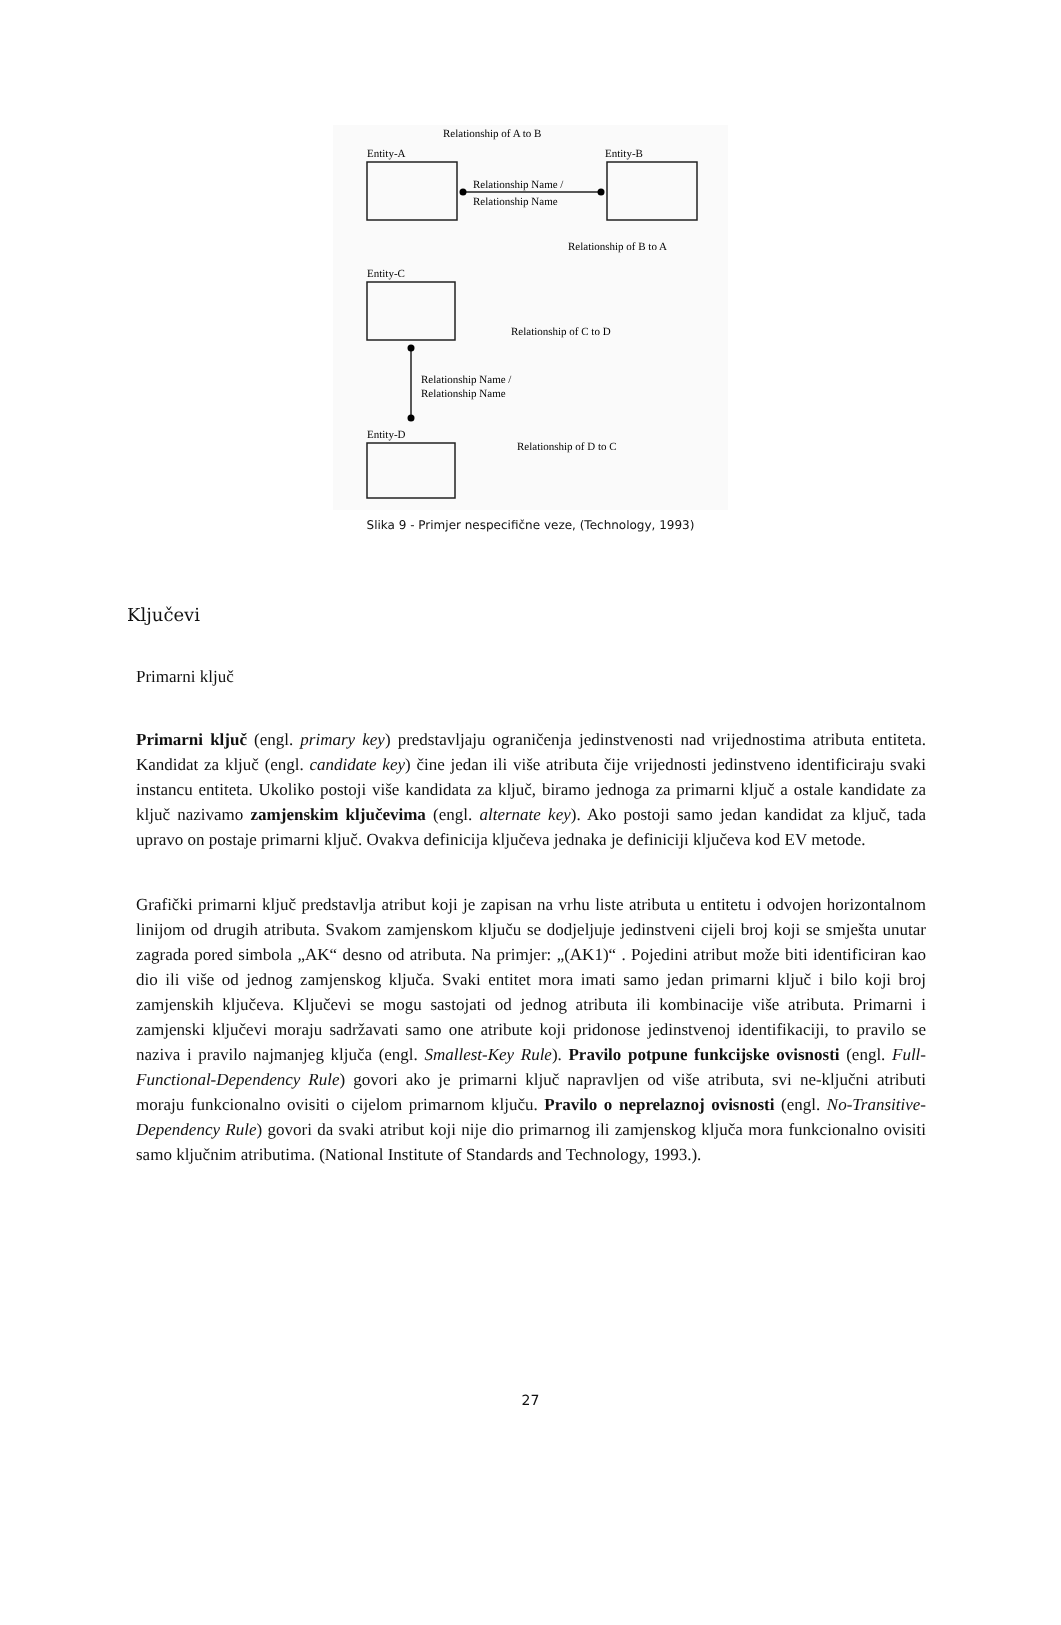Relationship of A to B
Entity-A
Entity-B
Relationship Name /
Relationship Name
Relationship of B to A
Entity-C
Relationship of C to D
Relationship Name /
Relationship Name
Entity-D
Relationship of D to C
Slika 9 - Primjer nespecifične veze, (Technology, 1993)
Ključevi
Primarni ključ
Primarni ključ (engl. primary key) predstavljaju ograničenja jedinstvenosti nad vrijednostima atributa entiteta. Kandidat za ključ (engl. candidate key) čine jedan ili više atributa čije vrijednosti jedinstveno identificiraju svaki instancu entiteta. Ukoliko postoji više kandidata za ključ, biramo jednoga za primarni ključ a ostale kandidate za ključ nazivamo zamjenskim ključevima (engl. alternate key). Ako postoji samo jedan kandidat za ključ, tada upravo on postaje primarni ključ. Ovakva definicija ključeva jednaka je definiciji ključeva kod EV metode.
Grafički primarni ključ predstavlja atribut koji je zapisan na vrhu liste atributa u entitetu i odvojen horizontalnom linijom od drugih atributa. Svakom zamjenskom ključu se dodjeljuje jedinstveni cijeli broj koji se smješta unutar zagrada pored simbola „AK“ desno od atributa. Na primjer: „(AK1)“ . Pojedini atribut može biti identificiran kao dio ili više od jednog zamjenskog ključa. Svaki entitet mora imati samo jedan primarni ključ i bilo koji broj zamjenskih ključeva. Ključevi se mogu sastojati od jednog atributa ili kombinacije više atributa. Primarni i zamjenski ključevi moraju sadržavati samo one atribute koji pridonose jedinstvenoj identifikaciji, to pravilo se naziva i pravilo najmanjeg ključa (engl. Smallest-Key Rule). Pravilo potpune funkcijske ovisnosti (engl. Full-Functional-Dependency Rule) govori ako je primarni ključ napravljen od više atributa, svi ne-ključni atributi moraju funkcionalno ovisiti o cijelom primarnom ključu. Pravilo o neprelaznoj ovisnosti (engl. No-Transitive-Dependency Rule) govori da svaki atribut koji nije dio primarnog ili zamjenskog ključa mora funkcionalno ovisiti samo ključnim atributima. (National Institute of Standards and Technology, 1993.).
27